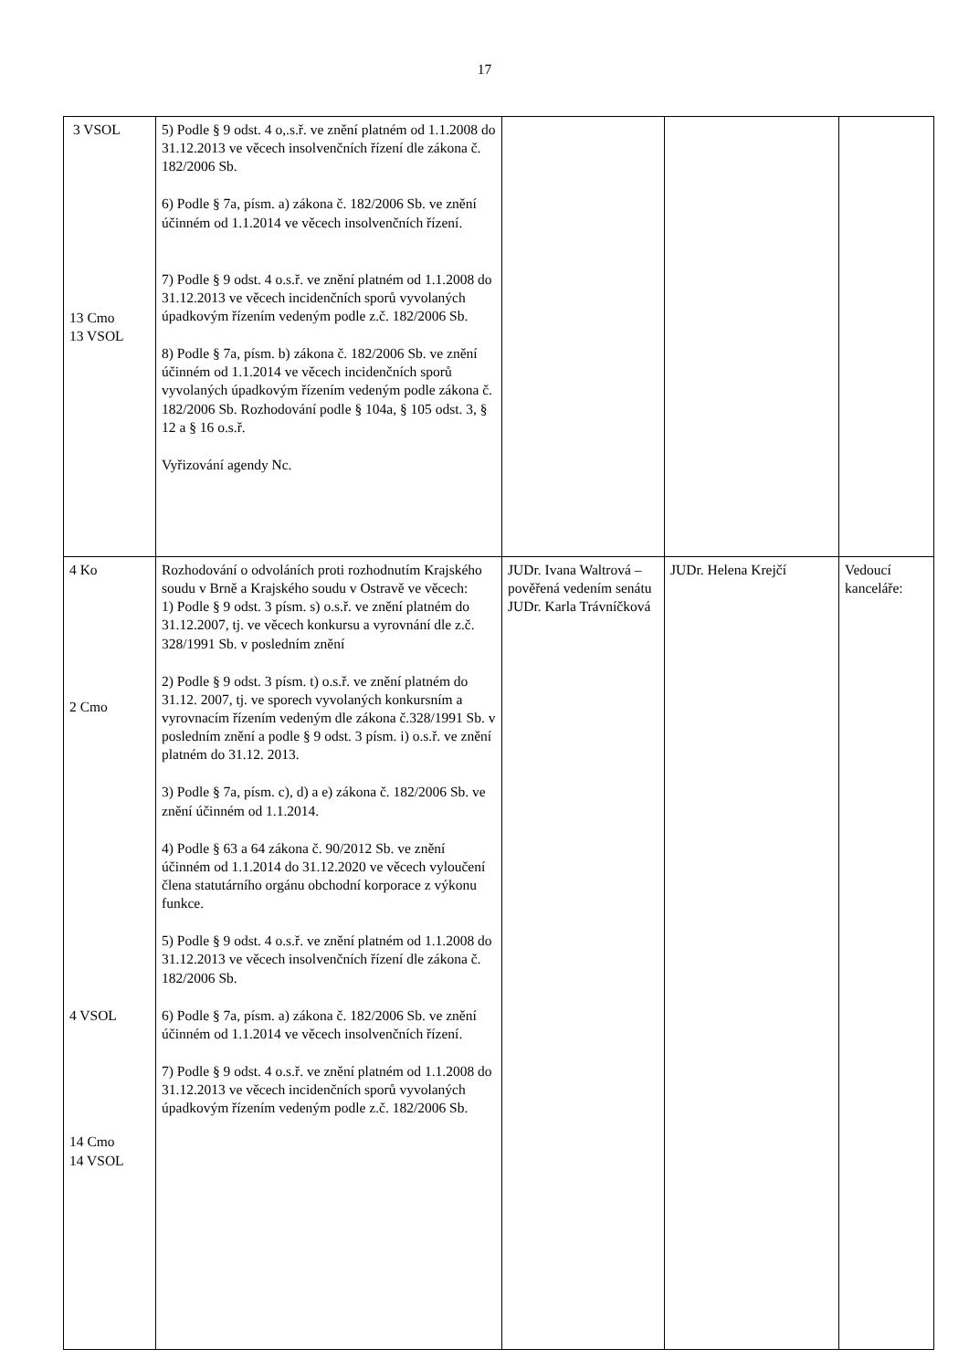17
| 3 VSOL 13 Cmo 13 VSOL | 5) Podle § 9 odst. 4 o,.s.ř. ve znění platném od 1.1.2008 do 31.12.2013 ve věcech insolvenčních řízení dle zákona č. 182/2006 Sb. 6) Podle § 7a, písm. a) zákona č. 182/2006 Sb. ve znění účinném od 1.1.2014 ve věcech insolvenčních řízení. 7) Podle § 9 odst. 4 o.s.ř. ve znění platném od 1.1.2008 do 31.12.2013 ve věcech incidenčních sporů vyvolaných úpadkovým řízením vedeným podle z.č. 182/2006 Sb. 8) Podle § 7a, písm. b) zákona č. 182/2006 Sb. ve znění účinném od 1.1.2014 ve věcech incidenčních sporů vyvolaných úpadkovým řízením vedeným podle zákona č. 182/2006 Sb. Rozhodování podle § 104a, § 105 odst. 3, § 12 a § 16 o.s.ř. Vyřizování agendy Nc. | | | |
| 4 Ko 2 Cmo 4 VSOL 14 Cmo 14 VSOL | Rozhodování o odvoláních proti rozhodnutím Krajského soudu v Brně a Krajského soudu v Ostravě ve věcech: 1) Podle § 9 odst. 3 písm. s) o.s.ř. ve znění platném do 31.12.2007, tj. ve věcech konkursu a vyrovnání dle z.č. 328/1991 Sb. v posledním znění 2) Podle § 9 odst. 3 písm. t) o.s.ř. ve znění platném do 31.12. 2007, tj. ve sporech vyvolaných konkursním a vyrovnacím řízením vedeným dle zákona č.328/1991 Sb. v posledním znění a podle § 9 odst. 3 písm. i) o.s.ř. ve znění platném do 31.12. 2013. 3) Podle § 7a, písm. c), d) a e) zákona č. 182/2006 Sb. ve znění účinném od 1.1.2014. 4) Podle § 63 a 64 zákona č. 90/2012 Sb. ve znění účinném od 1.1.2014 do 31.12.2020 ve věcech vyloučení člena statutárního orgánu obchodní korporace z výkonu funkce. 5) Podle § 9 odst. 4 o.s.ř. ve znění platném od 1.1.2008 do 31.12.2013 ve věcech insolvenčních řízení dle zákona č. 182/2006 Sb. 6) Podle § 7a, písm. a) zákona č. 182/2006 Sb. ve znění účinném od 1.1.2014 ve věcech insolvenčních řízení. 7) Podle § 9 odst. 4 o.s.ř. ve znění platném od 1.1.2008 do 31.12.2013 ve věcech incidenčních sporů vyvolaných úpadkovým řízením vedeným podle z.č. 182/2006 Sb. | JUDr. Ivana Waltrová – pověřená vedením senátu JUDr. Karla Trávníčková | JUDr. Helena Krejčí | Vedoucí kanceláře: |